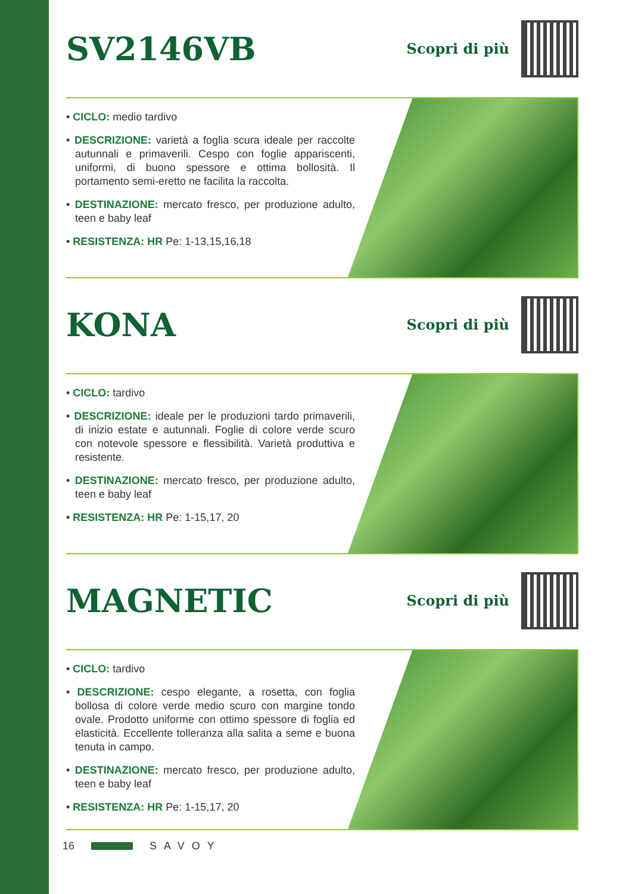SV2146VB
Scopri di più
• CICLO: medio tardivo
• DESCRIZIONE: varietà a foglia scura ideale per raccolte autunnali e primaverili. Cespo con foglie appariscenti, uniformi, di buono spessore e ottima bollosità. Il portamento semi-eretto ne facilita la raccolta.
• DESTINAZIONE: mercato fresco, per produzione adulto, teen e baby leaf
• RESISTENZA: HR Pe: 1-13,15,16,18
KONA
Scopri di più
• CICLO: tardivo
• DESCRIZIONE: ideale per le produzioni tardo primaverili, di inizio estate e autunnali. Foglie di colore verde scuro con notevole spessore e flessibilità. Varietà produttiva e resistente.
• DESTINAZIONE: mercato fresco, per produzione adulto, teen e baby leaf
• RESISTENZA: HR Pe: 1-15,17, 20
MAGNETIC
Scopri di più
• CICLO: tardivo
• DESCRIZIONE: cespo elegante, a rosetta, con foglia bollosa di colore verde medio scuro con margine tondo ovale. Prodotto uniforme con ottimo spessore di foglia ed elasticità. Eccellente tolleranza alla salita a seme e buona tenuta in campo.
• DESTINAZIONE: mercato fresco, per produzione adulto, teen e baby leaf
• RESISTENZA: HR Pe: 1-15,17, 20
16 SAVOY